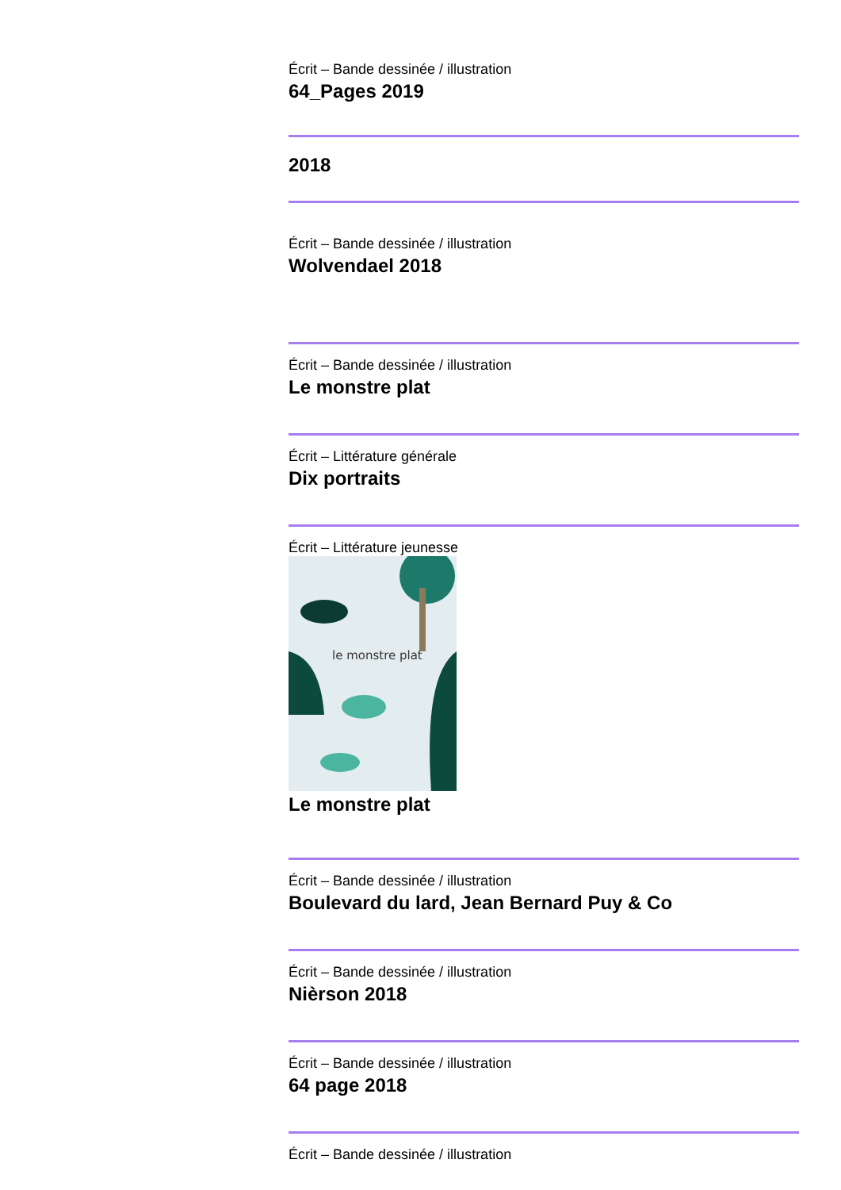Écrit – Bande dessinée / illustration
64_Pages 2019
2018
Écrit – Bande dessinée / illustration
Wolvendael 2018
Écrit – Bande dessinée / illustration
Le monstre plat
Écrit – Littérature générale
Dix portraits
Écrit – Littérature jeunesse
le monstre plat
Le monstre plat
Écrit – Bande dessinée / illustration
Boulevard du lard, Jean Bernard Puy & Co
Écrit – Bande dessinée / illustration
Nièrson 2018
Écrit – Bande dessinée / illustration
64 page 2018
Écrit – Bande dessinée / illustration